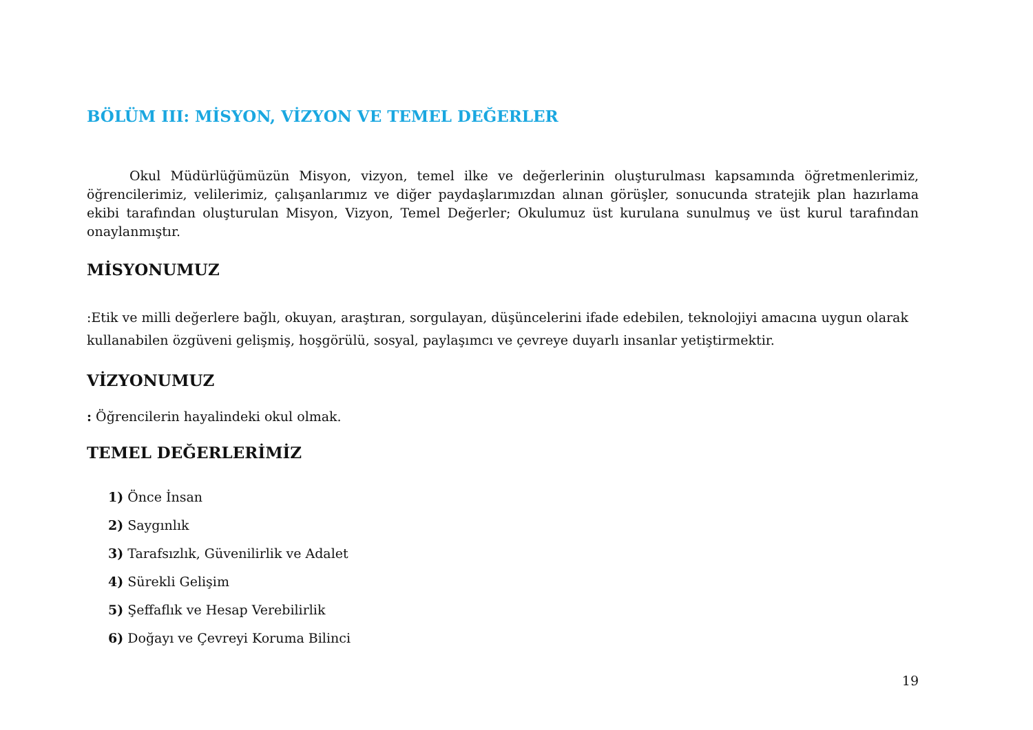BÖLÜM III: MİSYON, VİZYON VE TEMEL DEĞERLER
Okul Müdürlüğümüzün Misyon, vizyon, temel ilke ve değerlerinin oluşturulması kapsamında öğretmenlerimiz, öğrencilerimiz, velilerimiz, çalışanlarımız ve diğer paydaşlarımızdan alınan görüşler, sonucunda stratejik plan hazırlama ekibi tarafından oluşturulan Misyon, Vizyon, Temel Değerler; Okulumuz üst kurulana sunulmuş ve üst kurul tarafından onaylanmıştır.
MİSYONUMUZ
:Etik ve milli değerlere bağlı, okuyan, araştıran, sorgulayan, düşüncelerini ifade edebilen, teknolojiyi amacına uygun olarak kullanabilen özgüveni gelişmiş, hoşgörülü, sosyal, paylaşımcı ve çevreye duyarlı insanlar yetiştirmektir.
VİZYONUMUZ
: Öğrencilerin hayalindeki okul olmak.
TEMEL DEĞERLERİMİZ
1) Önce İnsan
2) Saygınlık
3) Tarafsızlık, Güvenilirlik ve Adalet
4) Sürekli Gelişim
5) Şeffaflık ve Hesap Verebilirlik
6) Doğayı ve Çevreyi Koruma Bilinci
19